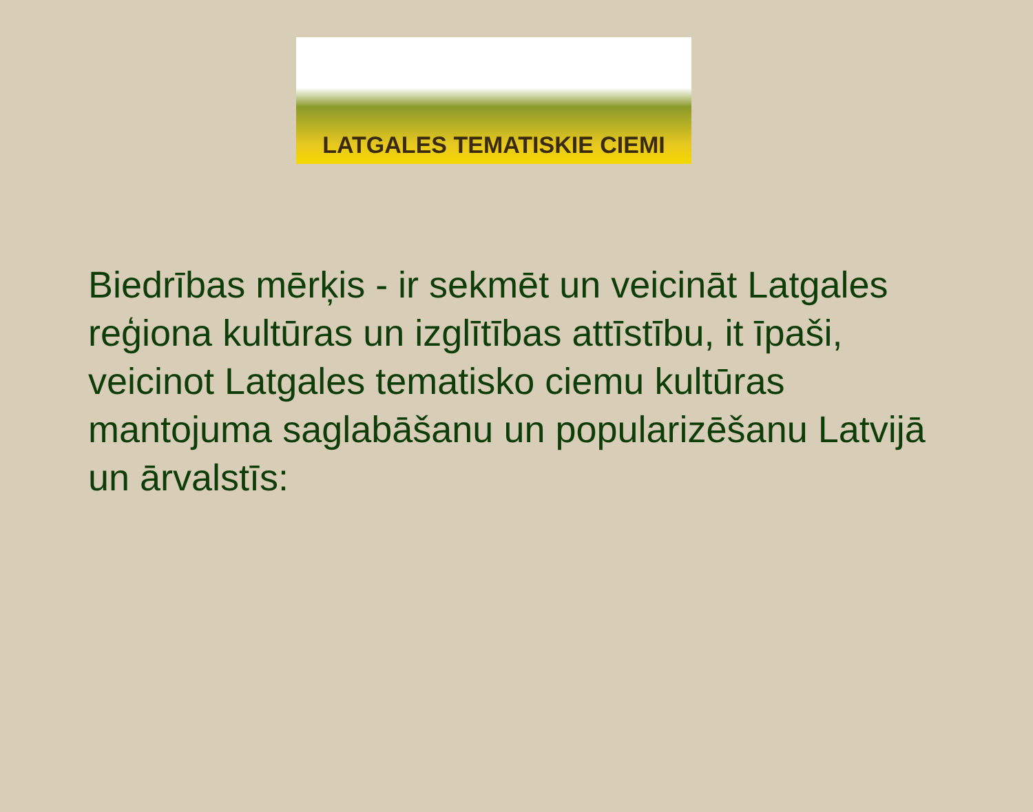LATGALES TEMATISKIE CIEMI
Biedrības mērķis - ir sekmēt un veicināt Latgales reģiona kultūras un izglītības attīstību, it īpaši, veicinot Latgales tematisko ciemu kultūras mantojuma saglabāšanu un popularizēšanu Latvijā un ārvalstīs: